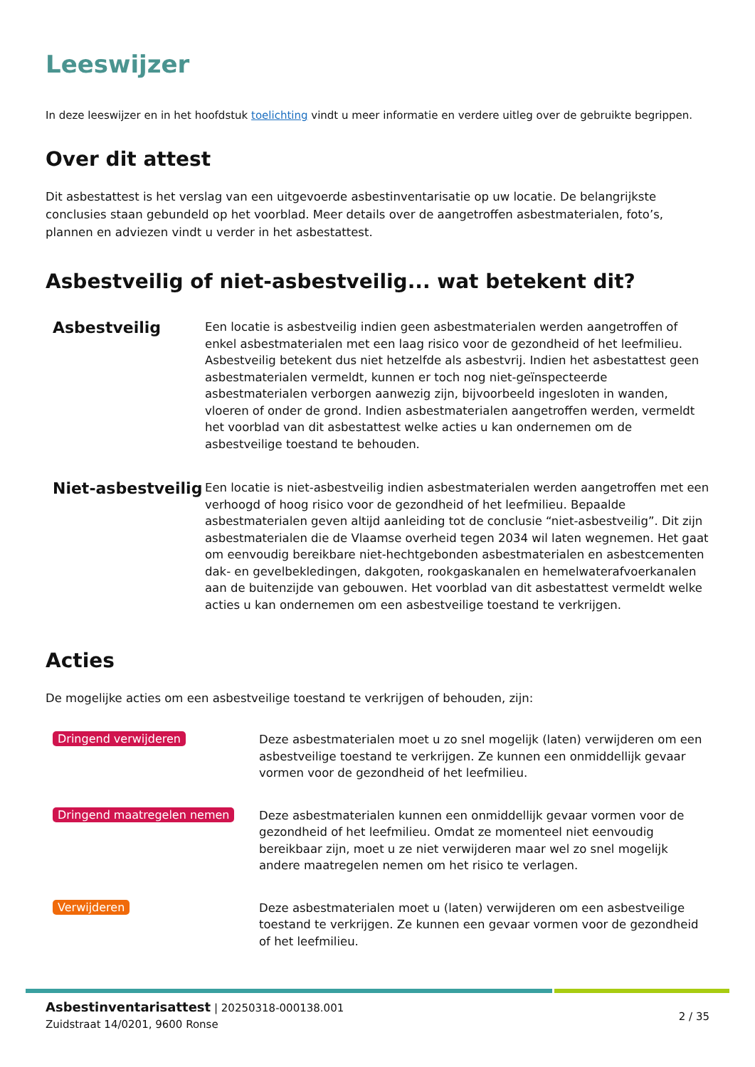Leeswijzer
In deze leeswijzer en in het hoofdstuk toelichting vindt u meer informatie en verdere uitleg over de gebruikte begrippen.
Over dit attest
Dit asbestattest is het verslag van een uitgevoerde asbestinventarisatie op uw locatie. De belangrijkste conclusies staan gebundeld op het voorblad. Meer details over de aangetroffen asbestmaterialen, foto’s, plannen en adviezen vindt u verder in het asbestattest.
Asbestveilig of niet-asbestveilig... wat betekent dit?
Asbestveilig
Een locatie is asbestveilig indien geen asbestmaterialen werden aangetroffen of enkel asbestmaterialen met een laag risico voor de gezondheid of het leefmilieu. Asbestveilig betekent dus niet hetzelfde als asbestvrij. Indien het asbestattest geen asbestmaterialen vermeldt, kunnen er toch nog niet-geïnspecteerde asbestmaterialen verborgen aanwezig zijn, bijvoorbeeld ingesloten in wanden, vloeren of onder de grond. Indien asbestmaterialen aangetroffen werden, vermeldt het voorblad van dit asbestattest welke acties u kan ondernemen om de asbestveilige toestand te behouden.
Niet-asbestveilig
Een locatie is niet-asbestveilig indien asbestmaterialen werden aangetroffen met een verhoogd of hoog risico voor de gezondheid of het leefmilieu. Bepaalde asbestmaterialen geven altijd aanleiding tot de conclusie “niet-asbestveilig”. Dit zijn asbestmaterialen die de Vlaamse overheid tegen 2034 wil laten wegnemen. Het gaat om eenvoudig bereikbare niet-hechtgebonden asbestmaterialen en asbestcementen dak- en gevelbekledingen, dakgoten, rookgaskanalen en hemelwaterafvoerkanalen aan de buitenzijde van gebouwen. Het voorblad van dit asbestattest vermeldt welke acties u kan ondernemen om een asbestveilige toestand te verkrijgen.
Acties
De mogelijke acties om een asbestveilige toestand te verkrijgen of behouden, zijn:
Dringend verwijderen
Deze asbestmaterialen moet u zo snel mogelijk (laten) verwijderen om een asbestveilige toestand te verkrijgen. Ze kunnen een onmiddellijk gevaar vormen voor de gezondheid of het leefmilieu.
Dringend maatregelen nemen
Deze asbestmaterialen kunnen een onmiddellijk gevaar vormen voor de gezondheid of het leefmilieu. Omdat ze momenteel niet eenvoudig bereikbaar zijn, moet u ze niet verwijderen maar wel zo snel mogelijk andere maatregelen nemen om het risico te verlagen.
Verwijderen
Deze asbestmaterialen moet u (laten) verwijderen om een asbestveilige toestand te verkrijgen. Ze kunnen een gevaar vormen voor de gezondheid of het leefmilieu.
Asbestinventarisattest | 20250318-000138.001
Zuidstraat 14/0201, 9600 Ronse
2 / 35